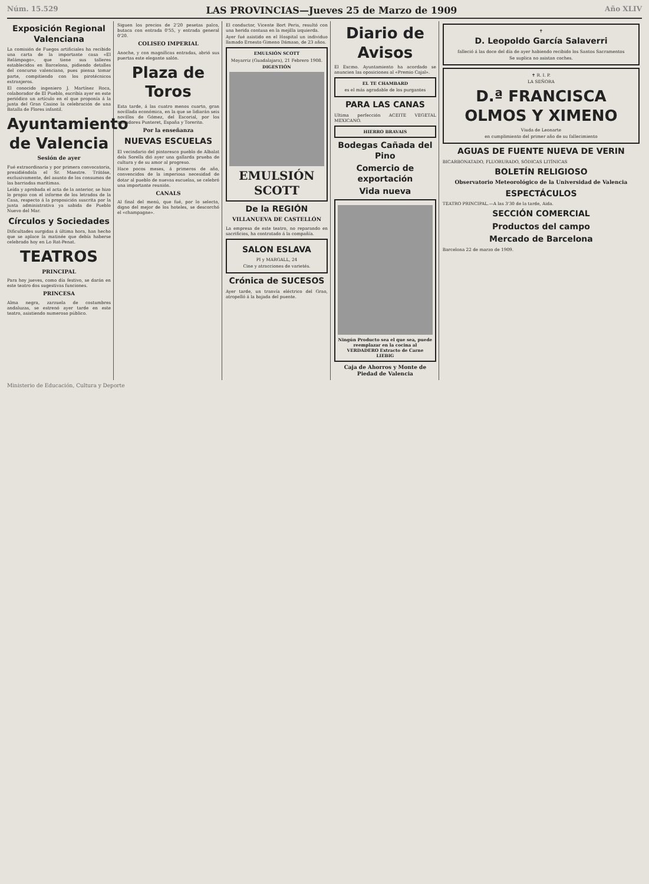Núm. 15.529 LAS PROVINCIAS—Jueves 25 de Marzo de 1909 Año XLIV
Exposición Regional Valenciana
La comisión de Fuegos artificiales ha recibido una carta de la importante casa «El Relámpago», que tiene sus talleres establecidos en Barcelona, pidiendo detalles del concurso valenciano, pues piensa tomar parte, compitiendo con los pirotécnicos extranjeros.
El conocido ingeniero J. Martínez Roca, colaborador de El Pueblo, escribía ayer en este periódico un artículo en el que proponía á la junta del Gran Casino la celebración de una Batalla de Flores infantil.
Ayuntamiento de Valencia
Sesión de ayer
Fué extraordinaria y por primera convocatoria, presidiéndola el Sr. Maestre. Trátóse, exclusivamente, del asunto de los consumos de las barriadas marítimas.
Leída y aprobada el acta de la anterior, se hizo lo propio con el informe de los letrados de la Casa, respecto á la proposición suscrita por la junta administrativa ya sabida de Pueblo Nuevo del Mar.
Círculos y Sociedades
Dificultades surgidas á última hora, han hecho que se aplace la matinée que debía haberse celebrado hoy en Lo Rat-Penat.
TEATROS
PRINCIPAL
Para hoy jueves, como día festivo, se darán en este teatro dos sugestivas funciones.
PRINCESA
Alma negra, zarzuela de costumbres andaluzas, se estrenó ayer tarde en este teatro, asistiendo numeroso público.
Siguen los precios de 2'20 pesetas palco, butaca con entrada 0'55, y entrada general 0'20.
COLISEO IMPERIAL
Anoche, y con magníficas entradas, abrió sus puertas este elegante salón.
Plaza de Toros
Esta tarde, á las cuatro menos cuarto, gran novillada económica, en la que se lidiarán seis novillos de Gómez, del Escorial, por los matadores Punteret, España y Torerito.
Por la enseñanza
NUEVAS ESCUELAS
El vecindario del pintoresco pueblo de Albalat dels Sorells dió ayer una gallarda prueba de cultura y de su amor al progreso.
Hace pocos meses, á primeros de año, convencidos de la imperiosa necesidad de dotar al pueblo de nuevas escuelas, se celebró una importante reunión.
CANALS
Al final del menú, que fué, por lo selecto, digno del mejor de los hoteles, se descorchó el «champagne».
El conductor, Vicente Bort Peris, resultó con una herida contusa en la mejilla izquierda.
Ayer fué asistido en el Hospital un individuo llamado Ernesto Gimeno Dámaso, de 23 años.
EMULSIÓN SCOTT
Moyarriz (Guadalajara), 21 Febrero 1908.
DIGESTIÓN
EMULSIÓN SCOTT
De la REGIÓN
VILLANUEVA DE CASTELLÓN
La empresa de este teatro, no reparando en sacrificios, ha contratado á la compañía.
SALON ESLAVA
PI y MARGALL, 24
Cine y atracciones de varietés.
Crónica de SUCESOS
Ayer tarde, un tranvía eléctrico del Grao, atropelló á la bajada del puente.
Diario de Avisos
El Excmo. Ayuntamiento ha acordado se anuncien las oposiciones al «Premio Cajal».
EL TE CHAMBARD
es el más agradable de los purgantes
PARA LAS CANAS
Ultima perfección ACEITE VEGETAL MEXICANO.
HIERRO BRAVAIS
Bodegas Cañada del Pino
Comercio de exportación
Vida nueva
Ningún Producto sea el que sea, puede reemplazar en la cocina al VERDADERO Extracto de Carne LIEBIG
Caja de Ahorros y Monte de Piedad de Valencia
✝
D. Leopoldo García Salaverri
falleció á las doce del día de ayer habiendo recibido los Santos Sacramentos
Se suplica no asistan coches.
✝ R. I. P.
LA SEÑORA
D.ª FRANCISCA OLMOS Y XIMENO
Viuda de Leonarte
en cumplimiento del primer año de su fallecimiento
AGUAS DE FUENTE NUEVA DE VERIN
BICARBONATADO, FLUORURADO, SÓDICAS LITÍNICAS
BOLETÍN RELIGIOSO
Observatorio Meteorológico de la Universidad de Valencia
ESPECTÁCULOS
TEATRO PRINCIPAL.—A las 3'30 de la tarde, Aida.
SECCIÓN COMERCIAL
Productos del campo
Mercado de Barcelona
Barcelona 22 de marzo de 1909.
Ministerio de Educación, Cultura y Deporte